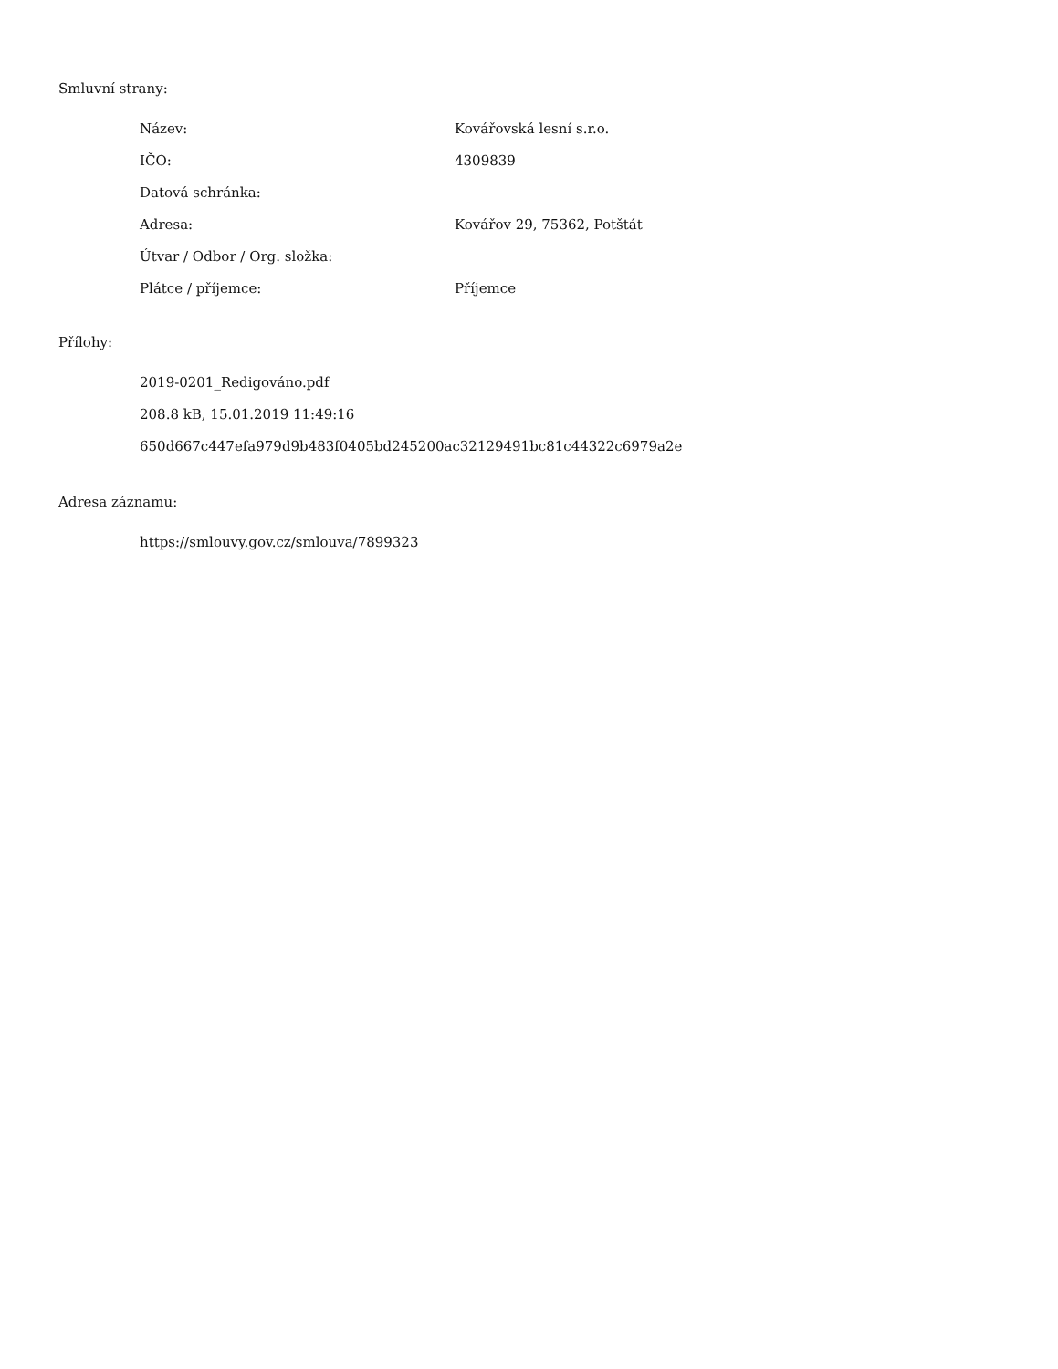Smluvní strany:
| Název: | Kovářovská lesní s.r.o. |
| IČO: | 4309839 |
| Datová schránka: | |
| Adresa: | Kovářov 29, 75362, Potštát |
| Útvar / Odbor / Org. složka: | |
| Plátce / příjemce: | Příjemce |
Přílohy:
2019-0201_Redigováno.pdf
208.8 kB, 15.01.2019 11:49:16
650d667c447efa979d9b483f0405bd245200ac32129491bc81c44322c6979a2e
Adresa záznamu:
https://smlouvy.gov.cz/smlouva/7899323